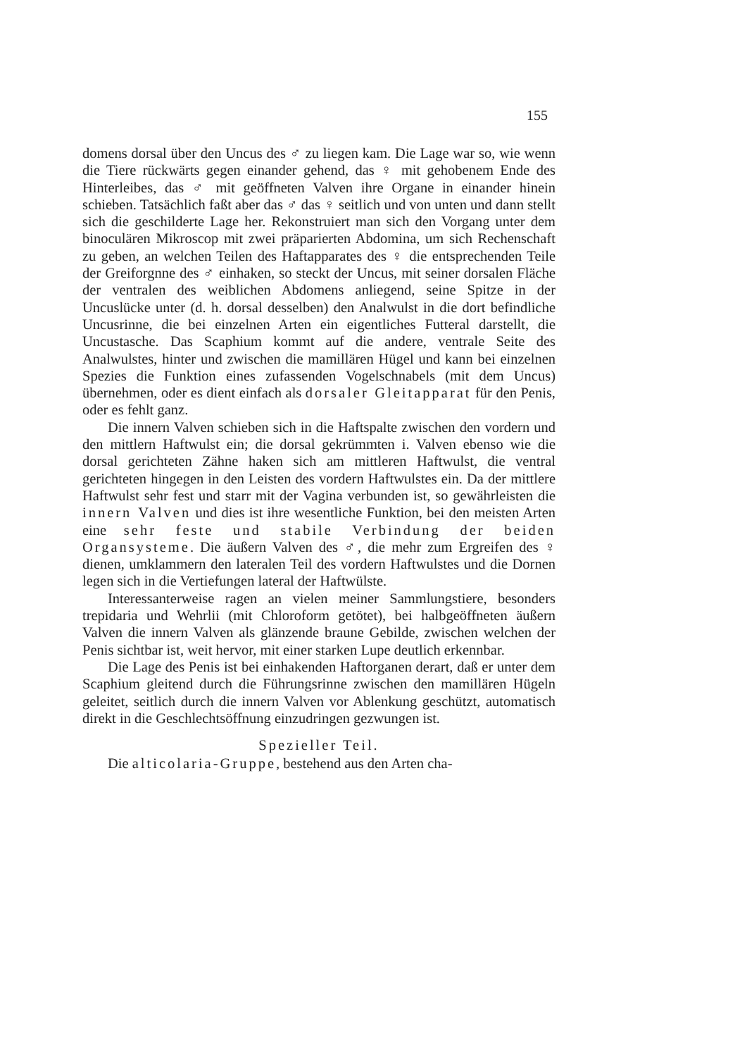155
domens dorsal über den Uncus des ♂ zu liegen kam. Die Lage war so, wie wenn die Tiere rückwärts gegen einander gehend, das ♀ mit gehobenem Ende des Hinterleibes, das ♂ mit geöffneten Valven ihre Organe in einander hinein schieben. Tatsächlich faßt aber das ♂ das ♀ seitlich und von unten und dann stellt sich die geschilderte Lage her. Rekonstruiert man sich den Vorgang unter dem binoculären Mikroscop mit zwei präparierten Abdomina, um sich Rechenschaft zu geben, an welchen Teilen des Haftapparates des ♀ die entsprechenden Teile der Greiforgnne des ♂ einhaken, so steckt der Uncus, mit seiner dorsalen Fläche der ventralen des weiblichen Abdomens anliegend, seine Spitze in der Uncuslücke unter (d. h. dorsal desselben) den Analwulst in die dort befindliche Uncusrinne, die bei einzelnen Arten ein eigentliches Futteral darstellt, die Uncustasche. Das Scaphium kommt auf die andere, ventrale Seite des Analwulstes, hinter und zwischen die mamillären Hügel und kann bei einzelnen Spezies die Funktion eines zufassenden Vogelschnabels (mit dem Uncus) übernehmen, oder es dient einfach als dorsaler Gleitapparat für den Penis, oder es fehlt ganz.
Die innern Valven schieben sich in die Haftspalte zwischen den vordern und den mittlern Haftwulst ein; die dorsal gekrümmten i. Valven ebenso wie die dorsal gerichteten Zähne haken sich am mittleren Haftwulst, die ventral gerichteten hingegen in den Leisten des vordern Haftwulstes ein. Da der mittlere Haftwulst sehr fest und starr mit der Vagina verbunden ist, so gewährleisten die innern Valven und dies ist ihre wesentliche Funktion, bei den meisten Arten eine sehr feste und stabile Verbindung der beiden Organsysteme. Die äußern Valven des ♂, die mehr zum Ergreifen des ♀ dienen, umklammern den lateralen Teil des vordern Haftwulstes und die Dornen legen sich in die Vertiefungen lateral der Haftwülste.
Interessanterweise ragen an vielen meiner Sammlungstiere, besonders trepidaria und Wehrlii (mit Chloroform getötet), bei halbgeöffneten äußern Valven die innern Valven als glänzende braune Gebilde, zwischen welchen der Penis sichtbar ist, weit hervor, mit einer starken Lupe deutlich erkennbar.
Die Lage des Penis ist bei einhakenden Haftorganen derart, daß er unter dem Scaphium gleitend durch die Führungsrinne zwischen den mamillären Hügeln geleitet, seitlich durch die innern Valven vor Ablenkung geschützt, automatisch direkt in die Geschlechtsöffnung einzudringen gezwungen ist.
Spezieller Teil.
Die alticolaria-Gruppe, bestehend aus den Arten cha-